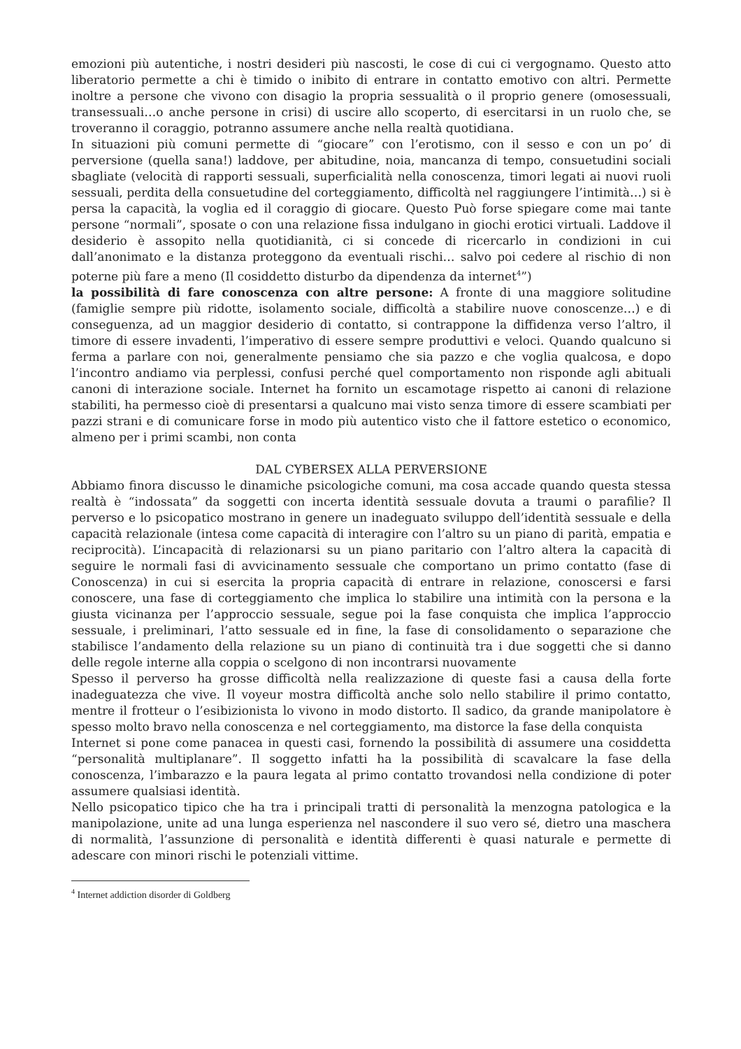emozioni più autentiche, i nostri desideri più nascosti, le cose di cui ci vergognamo. Questo atto liberatorio permette a chi è timido o inibito di entrare in contatto emotivo con altri. Permette inoltre a persone che vivono con disagio la propria sessualità o il proprio genere (omosessuali, transessuali…o anche persone in crisi) di uscire allo scoperto, di esercitarsi in un ruolo che, se troveranno il coraggio, potranno assumere anche nella realtà quotidiana.
In situazioni più comuni permette di “giocare” con l’erotismo, con il sesso e con un po’ di perversione (quella sana!) laddove, per abitudine, noia, mancanza di tempo, consuetudini sociali sbagliate (velocità di rapporti sessuali, superficialità nella conoscenza, timori legati ai nuovi ruoli sessuali, perdita della consuetudine del corteggiamento, difficoltà nel raggiungere l’intimità…) si è persa la capacità, la voglia ed il coraggio di giocare. Questo Può forse spiegare come mai tante persone “normali”, sposate o con una relazione fissa indulgano in giochi erotici virtuali. Laddove il desiderio è assopito nella quotidianità, ci si concede di ricercarlo in condizioni in cui dall’anonimato e la distanza proteggono da eventuali rischi… salvo poi cedere al rischio di non poterne più fare a meno (Il cosiddetto disturbo da dipendenza da internet<sup>4</sup>”)
la possibilità di fare conoscenza con altre persone: A fronte di una maggiore solitudine (famiglie sempre più ridotte, isolamento sociale, difficoltà a stabilire nuove conoscenze…) e di conseguenza, ad un maggior desiderio di contatto, si contrappone la diffidenza verso l’altro, il timore di essere invadenti, l’imperativo di essere sempre produttivi e veloci. Quando qualcuno si ferma a parlare con noi, generalmente pensiamo che sia pazzo e che voglia qualcosa, e dopo l’incontro andiamo via perplessi, confusi perché quel comportamento non risponde agli abituali canoni di interazione sociale. Internet ha fornito un escamotage rispetto ai canoni di relazione stabiliti, ha permesso cioè di presentarsi a qualcuno mai visto senza timore di essere scambiati per pazzi strani e di comunicare forse in modo più autentico visto che il fattore estetico o economico, almeno per i primi scambi, non conta
DAL CYBERSEX ALLA PERVERSIONE
Abbiamo finora discusso le dinamiche psicologiche comuni, ma cosa accade quando questa stessa realtà è “indossata” da soggetti con incerta identità sessuale dovuta a traumi o parafilie? Il perverso e lo psicopatico mostrano in genere un inadeguato sviluppo dell’identità sessuale e della capacità relazionale (intesa come capacità di interagire con l’altro su un piano di parità, empatia e reciprocità). L’incapacità di relazionarsi su un piano paritario con l’altro altera la capacità di seguire le normali fasi di avvicinamento sessuale che comportano un primo contatto (fase di Conoscenza) in cui si esercita la propria capacità di entrare in relazione, conoscersi e farsi conoscere, una fase di corteggiamento che implica lo stabilire una intimità con la persona e la giusta vicinanza per l’approccio sessuale, segue poi la fase conquista che implica l’approccio sessuale, i preliminari, l’atto sessuale ed in fine, la fase di consolidamento o separazione che stabilisce l’andamento della relazione su un piano di continuità tra i due soggetti che si danno delle regole interne alla coppia o scelgono di non incontrarsi nuovamente
Spesso il perverso ha grosse difficoltà nella realizzazione di queste fasi a causa della forte inadeguatezza che vive. Il voyeur mostra difficoltà anche solo nello stabilire il primo contatto, mentre il frotteur o l’esibizionista lo vivono in modo distorto. Il sadico, da grande manipolatore è spesso molto bravo nella conoscenza e nel corteggiamento, ma distorce la fase della conquista
Internet si pone come panacea in questi casi, fornendo la possibilità di assumere una cosiddetta “personalità multiplanare”. Il soggetto infatti ha la possibilità di scavalcare la fase della conoscenza, l’imbarazzo e la paura legata al primo contatto trovandosi nella condizione di poter assumere qualsiasi identità.
Nello psicopatico tipico che ha tra i principali tratti di personalità la menzogna patologica e la manipolazione, unite ad una lunga esperienza nel nascondere il suo vero sé, dietro una maschera di normalità, l’assunzione di personalità e identità differenti è quasi naturale e permette di adescare con minori rischi le potenziali vittime.
<sup>4</sup> Internet addiction disorder di Goldberg